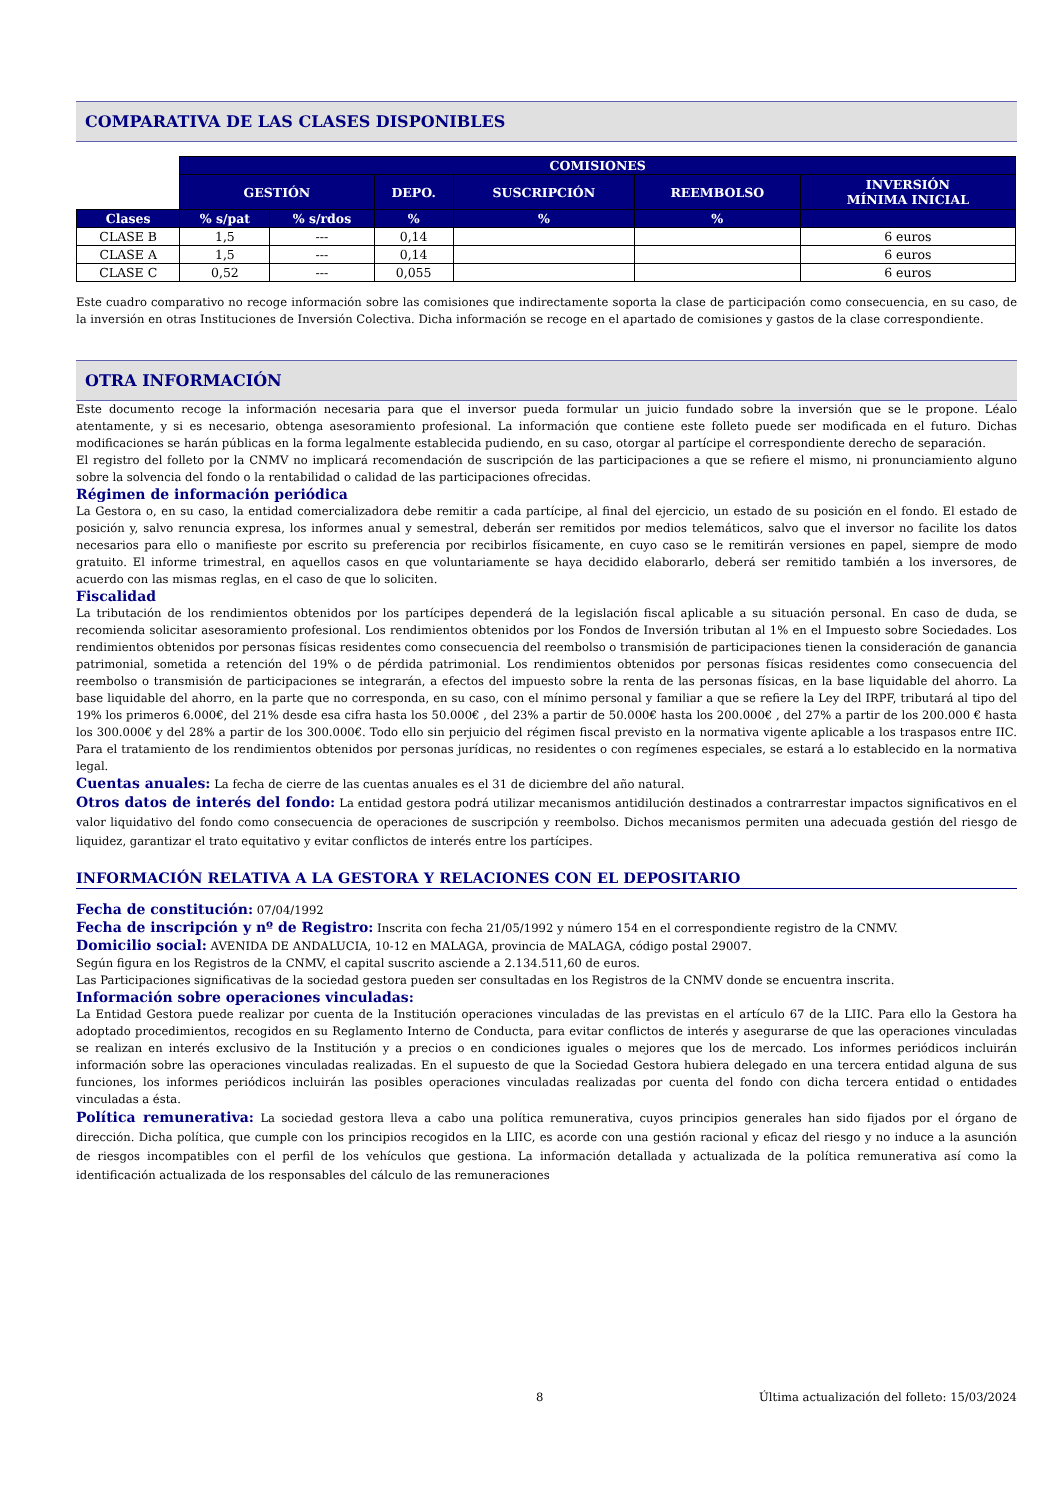COMPARATIVA DE LAS CLASES DISPONIBLES
| | COMISIONES | | | | | | |
| | GESTIÓN | | DEPO. | SUSCRIPCIÓN | REEMBOLSO | INVERSIÓN MÍNIMA INICIAL | |
| Clases | % s/pat | % s/rdos | % | % | % | | |
| CLASE B | 1,5 | --- | 0,14 | | | 6 euros | |
| CLASE A | 1,5 | --- | 0,14 | | | 6 euros | |
| CLASE C | 0,52 | --- | 0,055 | | | 6 euros | |
Este cuadro comparativo no recoge información sobre las comisiones que indirectamente soporta la clase de participación como consecuencia, en su caso, de la inversión en otras Instituciones de Inversión Colectiva. Dicha información se recoge en el apartado de comisiones y gastos de la clase correspondiente.
OTRA INFORMACIÓN
Este documento recoge la información necesaria para que el inversor pueda formular un juicio fundado sobre la inversión que se le propone. Léalo atentamente, y si es necesario, obtenga asesoramiento profesional. La información que contiene este folleto puede ser modificada en el futuro. Dichas modificaciones se harán públicas en la forma legalmente establecida pudiendo, en su caso, otorgar al partícipe el correspondiente derecho de separación.
El registro del folleto por la CNMV no implicará recomendación de suscripción de las participaciones a que se refiere el mismo, ni pronunciamiento alguno sobre la solvencia del fondo o la rentabilidad o calidad de las participaciones ofrecidas.
Régimen de información periódica
La Gestora o, en su caso, la entidad comercializadora debe remitir a cada partícipe, al final del ejercicio, un estado de su posición en el fondo. El estado de posición y, salvo renuncia expresa, los informes anual y semestral, deberán ser remitidos por medios telemáticos, salvo que el inversor no facilite los datos necesarios para ello o manifieste por escrito su preferencia por recibirlos físicamente, en cuyo caso se le remitirán versiones en papel, siempre de modo gratuito. El informe trimestral, en aquellos casos en que voluntariamente se haya decidido elaborarlo, deberá ser remitido también a los inversores, de acuerdo con las mismas reglas, en el caso de que lo soliciten.
Fiscalidad
La tributación de los rendimientos obtenidos por los partícipes dependerá de la legislación fiscal aplicable a su situación personal. En caso de duda, se recomienda solicitar asesoramiento profesional. Los rendimientos obtenidos por los Fondos de Inversión tributan al 1% en el Impuesto sobre Sociedades. Los rendimientos obtenidos por personas físicas residentes como consecuencia del reembolso o transmisión de participaciones tienen la consideración de ganancia patrimonial, sometida a retención del 19% o de pérdida patrimonial. Los rendimientos obtenidos por personas físicas residentes como consecuencia del reembolso o transmisión de participaciones se integrarán, a efectos del impuesto sobre la renta de las personas físicas, en la base liquidable del ahorro. La base liquidable del ahorro, en la parte que no corresponda, en su caso, con el mínimo personal y familiar a que se refiere la Ley del IRPF, tributará al tipo del 19% los primeros 6.000€, del 21% desde esa cifra hasta los 50.000€ , del 23% a partir de 50.000€ hasta los 200.000€ , del 27% a partir de los 200.000 € hasta los 300.000€ y del 28% a partir de los 300.000€. Todo ello sin perjuicio del régimen fiscal previsto en la normativa vigente aplicable a los traspasos entre IIC. Para el tratamiento de los rendimientos obtenidos por personas jurídicas, no residentes o con regímenes especiales, se estará a lo establecido en la normativa legal.
Cuentas anuales: La fecha de cierre de las cuentas anuales es el 31 de diciembre del año natural.
Otros datos de interés del fondo: La entidad gestora podrá utilizar mecanismos antidilución destinados a contrarrestar impactos significativos en el valor liquidativo del fondo como consecuencia de operaciones de suscripción y reembolso. Dichos mecanismos permiten una adecuada gestión del riesgo de liquidez, garantizar el trato equitativo y evitar conflictos de interés entre los partícipes.
INFORMACIÓN RELATIVA A LA GESTORA Y RELACIONES CON EL DEPOSITARIO
Fecha de constitución: 07/04/1992
Fecha de inscripción y nº de Registro: Inscrita con fecha 21/05/1992 y número 154 en el correspondiente registro de la CNMV.
Domicilio social: AVENIDA DE ANDALUCIA, 10-12 en MALAGA, provincia de MALAGA, código postal 29007.
Según figura en los Registros de la CNMV, el capital suscrito asciende a 2.134.511,60 de euros.
Las Participaciones significativas de la sociedad gestora pueden ser consultadas en los Registros de la CNMV donde se encuentra inscrita.
Información sobre operaciones vinculadas:
La Entidad Gestora puede realizar por cuenta de la Institución operaciones vinculadas de las previstas en el artículo 67 de la LIIC. Para ello la Gestora ha adoptado procedimientos, recogidos en su Reglamento Interno de Conducta, para evitar conflictos de interés y asegurarse de que las operaciones vinculadas se realizan en interés exclusivo de la Institución y a precios o en condiciones iguales o mejores que los de mercado. Los informes periódicos incluirán información sobre las operaciones vinculadas realizadas. En el supuesto de que la Sociedad Gestora hubiera delegado en una tercera entidad alguna de sus funciones, los informes periódicos incluirán las posibles operaciones vinculadas realizadas por cuenta del fondo con dicha tercera entidad o entidades vinculadas a ésta.
Política remunerativa: La sociedad gestora lleva a cabo una política remunerativa, cuyos principios generales han sido fijados por el órgano de dirección. Dicha política, que cumple con los principios recogidos en la LIIC, es acorde con una gestión racional y eficaz del riesgo y no induce a la asunción de riesgos incompatibles con el perfil de los vehículos que gestiona. La información detallada y actualizada de la política remunerativa así como la identificación actualizada de los responsables del cálculo de las remuneraciones
8 Última actualización del folleto: 15/03/2024